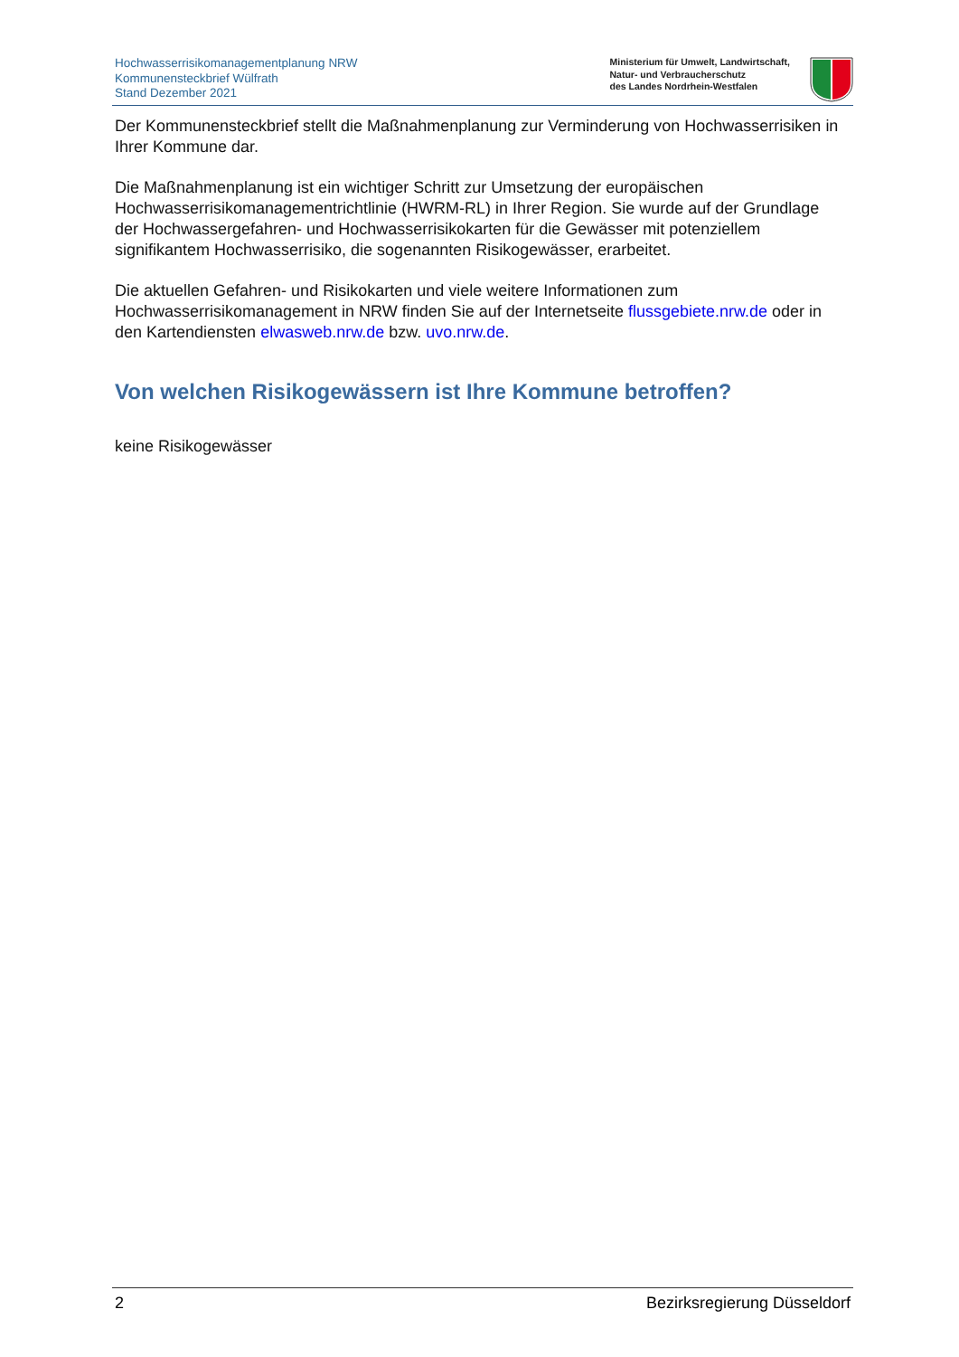Hochwasserrisikomanagementplanung NRW
Kommunensteckbrief Wülfrath
Stand Dezember 2021
Ministerium für Umwelt, Landwirtschaft,
Natur- und Verbraucherschutz
des Landes Nordrhein-Westfalen
Der Kommunensteckbrief stellt die Maßnahmenplanung zur Verminderung von Hochwasserrisiken in Ihrer Kommune dar.
Die Maßnahmenplanung ist ein wichtiger Schritt zur Umsetzung der europäischen Hochwasserrisikomanagementrichtlinie (HWRM-RL) in Ihrer Region. Sie wurde auf der Grundlage der Hochwassergefahren- und Hochwasserrisikokarten für die Gewässer mit potenziellem signifikantem Hochwasserrisiko, die sogenannten Risikogewässer, erarbeitet.
Die aktuellen Gefahren- und Risikokarten und viele weitere Informationen zum Hochwasserrisikomanagement in NRW finden Sie auf der Internetseite flussgebiete.nrw.de oder in den Kartendiensten elwasweb.nrw.de bzw. uvo.nrw.de.
Von welchen Risikogewässern ist Ihre Kommune betroffen?
keine Risikogewässer
2 Bezirksregierung Düsseldorf